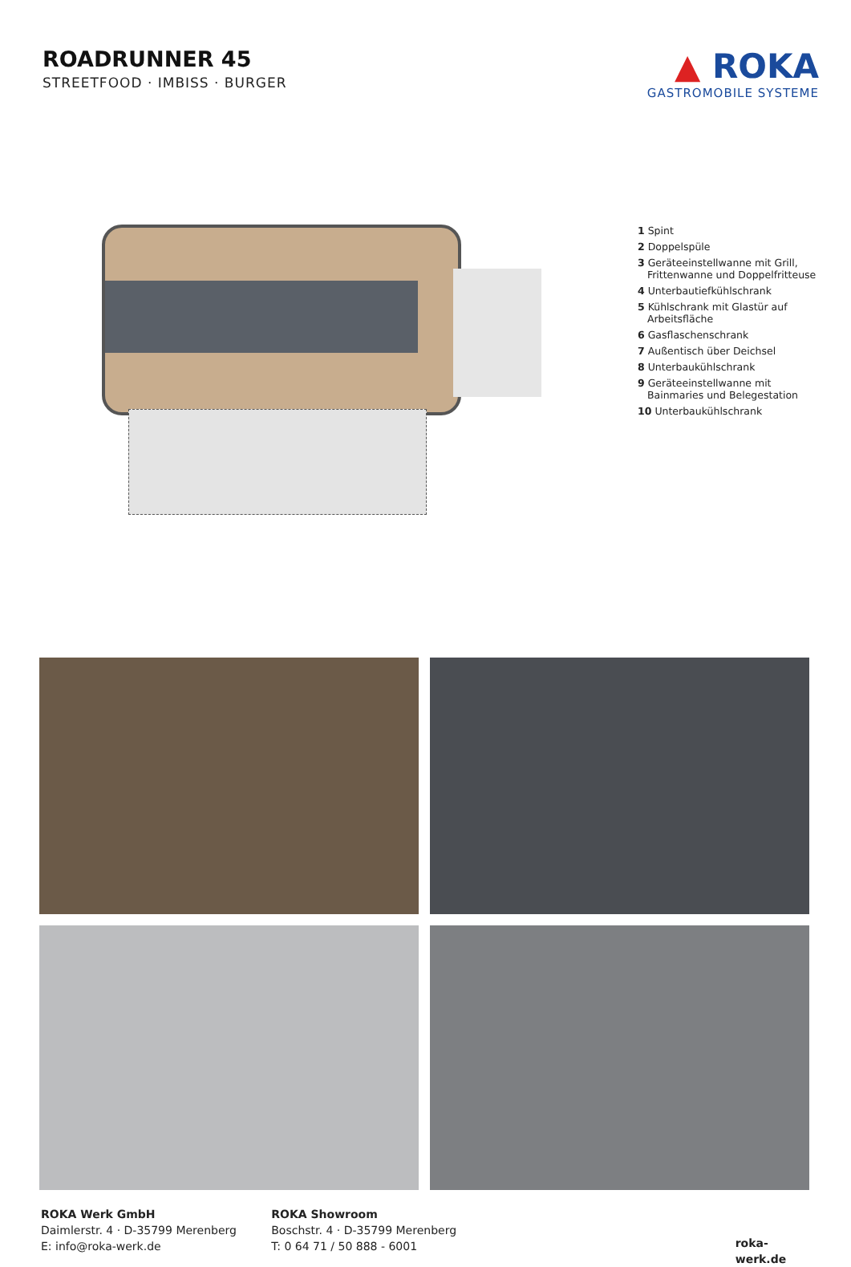ROADRUNNER 45
STREETFOOD · IMBISS · BURGER
▲ ROKA
GASTROMOBILE SYSTEME
1 Spint
2 Doppelspüle
3 Geräteeinstellwanne mit Grill,
Frittenwanne und Doppelfritteuse
4 Unterbautiefkühlschrank
5 Kühlschrank mit Glastür auf
Arbeitsfläche
6 Gasflaschenschrank
7 Außentisch über Deichsel
8 Unterbaukühlschrank
9 Geräteeinstellwanne mit
Bainmaries und Belegestation
10 Unterbaukühlschrank
ROKA Werk GmbH
Daimlerstr. 4 · D-35799 Merenberg
E: info@roka-werk.de
ROKA Showroom
Boschstr. 4 · D-35799 Merenberg
T: 0 64 71 / 50 888 - 6001
roka-werk.de